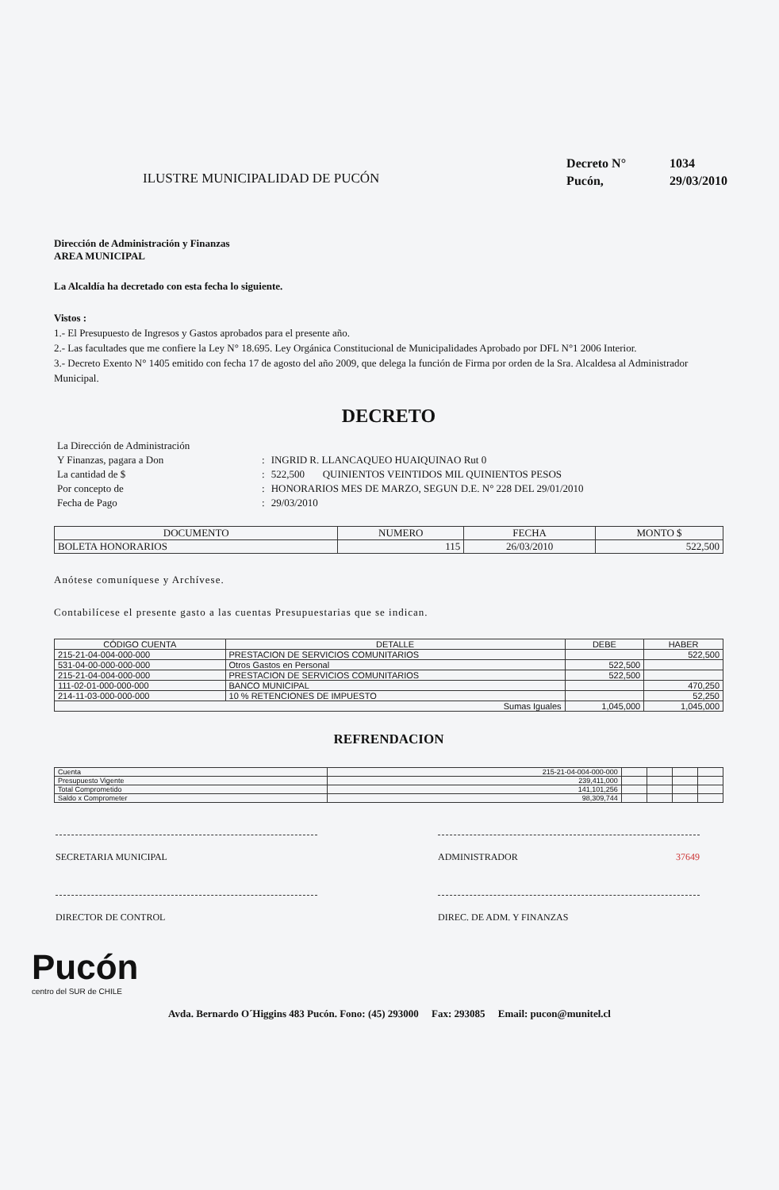ILUSTRE MUNICIPALIDAD DE PUCÓN
Decreto N° 1034
Pucón, 29/03/2010
Dirección de Administración y Finanzas
AREA MUNICIPAL
La Alcaldía ha decretado con esta fecha lo siguiente.
Vistos :
1.- El Presupuesto de Ingresos y Gastos aprobados para el presente año.
2.- Las facultades que me confiere la Ley N° 18.695. Ley Orgánica Constitucional de Municipalidades Aprobado por DFL N°1 2006 Interior.
3.- Decreto Exento N° 1405 emitido con fecha 17 de agosto del año 2009, que delega la función de Firma por orden de la Sra. Alcaldesa al Administrador Municipal.
DECRETO
| La Dirección de Administración | | |
| Y Finanzas, pagara a Don | : | INGRID R. LLANCAQUEO HUAIQUINAO Rut 0 |
| La cantidad de $ | : | 522,500 QUINIENTOS VEINTIDOS MIL QUINIENTOS PESOS |
| Por concepto de | : | HONORARIOS MES DE MARZO, SEGUN D.E. N° 228 DEL 29/01/2010 |
| Fecha de Pago | : | 29/03/2010 |
| DOCUMENTO | NUMERO | FECHA | MONTO $ |
| --- | --- | --- | --- |
| BOLETA HONORARIOS | 115 | 26/03/2010 | 522,500 |
Anótese comuníquese y Archívese.
Contabilícese el presente gasto a las cuentas Presupuestarias que se indican.
| CÓDIGO CUENTA | DETALLE | DEBE | HABER |
| --- | --- | --- | --- |
| 215-21-04-004-000-000 | PRESTACION DE SERVICIOS COMUNITARIOS | | 522,500 |
| 531-04-00-000-000-000 | Otros Gastos en Personal | 522,500 | |
| 215-21-04-004-000-000 | PRESTACION DE SERVICIOS COMUNITARIOS | 522,500 | |
| 111-02-01-000-000-000 | BANCO MUNICIPAL | | 470,250 |
| 214-11-03-000-000-000 | 10 % RETENCIONES DE IMPUESTO | | 52,250 |
| Sumas Iguales | | 1,045,000 | 1,045,000 |
REFRENDACION
| Cuenta | 215-21-04-004-000-000 | | | | |
| Presupuesto Vigente | 239,411,000 | | | | |
| Total Comprometido | 141,101,256 | | | | |
| Saldo x Comprometer | 98,309,744 | | | | |
SECRETARIA MUNICIPAL ADMINISTRADOR 37649
DIRECTOR DE CONTROL DIREC. DE ADM. Y FINANZAS
Pucón
centro del SUR de CHILE
Avda. Bernardo O´Higgins 483 Pucón. Fono: (45) 293000 Fax: 293085 Email: pucon@munitel.cl